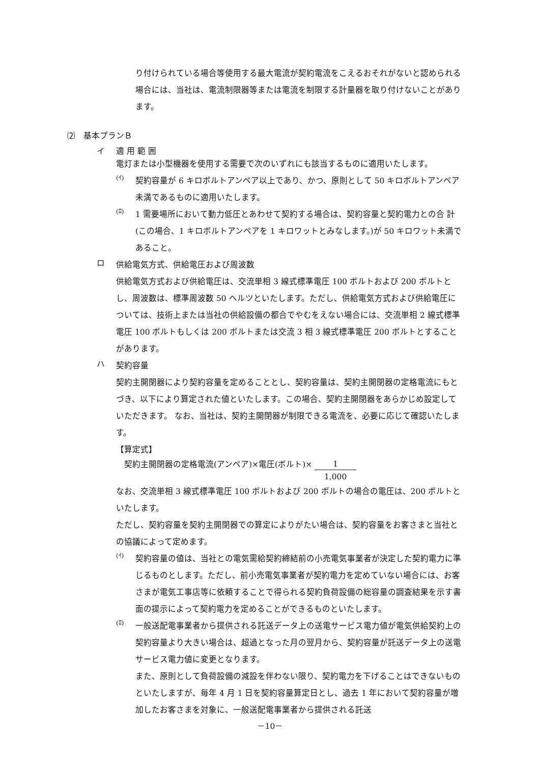り付けられている場合等使用する最大電流が契約電流をこえるおそれがないと認められる場合には、当社は、電流制限器等または電流を制限する計量器を取り付けないことがあります。
⑵　基本プランＢ
イ 適 用 範 囲
電灯または小型機器を使用する需要で次のいずれにも該当するものに適用いたします。
(ｲ)
契約容量が 6 キロボルトアンペア以上であり、かつ、原則として 50 キロボルトアンペア未満であるものに適用いたします。
(ﾛ)
1 需要場所において動力低圧とあわせて契約する場合は、契約容量と契約電力との合 計(この場合、1 キロボルトアンペアを 1 キロワットとみなします。)が 50 キロワット未満であること。
ロ 供給電気方式、供給電圧および周波数
供給電気方式および供給電圧は、交流単相 3 線式標準電圧 100 ボルトおよび 200 ボルトとし、周波数は、標準周波数 50 ヘルツといたします。ただし、供給電気方式および供給電圧については、技術上または当社の供給設備の都合でやむをえない場合には、交流単相 2 線式標準電圧 100 ボルトもしくは 200 ボルトまたは交流 3 相 3 線式標準電圧 200 ボルトとすることがあります。
ハ 契約容量
契約主開閉器により契約容量を定めることとし、契約容量は、契約主開閉器の定格電流にもとづき、以下により算定された値といたします。この場合、契約主開閉器をあらかじめ設定していただきます。 なお、当社は、契約主開閉器が制限できる電流を、必要に応じて確認いたします。
【算定式】
契約主開閉器の定格電流(アンペア)×電圧(ボルト)× 1 1,000
なお、交流単相 3 線式標準電圧 100 ボルトおよび 200 ボルトの場合の電圧は、200 ボルトといたします。
ただし、契約容量を契約主開閉器での算定によりがたい場合は、契約容量をお客さまと当社との協議によって定めます。
(ｲ)
契約容量の値は、当社との電気需給契約締結前の小売電気事業者が決定した契約電力に準じるものとします。ただし、前小売電気事業者が契約電力を定めていない場合には、お客さまが電気工事店等に依頼することで得られる契約負荷設備の総容量の調査結果を示す書面の提示によって契約電力を定めることができるものといたします。
(ﾛ)
一般送配電事業者から提供される託送データ上の送電サービス電力値が電気供給契約上の契約容量より大きい場合は、超過となった月の翌月から、契約容量が託送データ上の送電サービス電力値に変更となります。
また、原則として負荷設備の減設を伴わない限り、契約電力を下げることはできないものといたしますが、毎年 4 月 1 日を契約容量算定日とし、過去 1 年において契約容量が増加したお客さまを対象に、一般送配電事業者から提供される託送
－10－